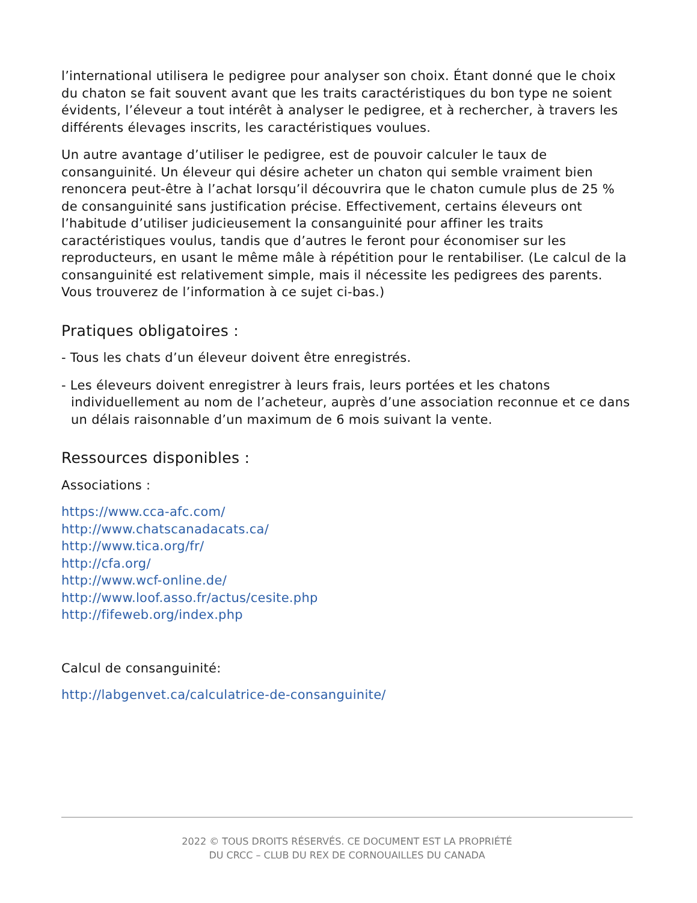l’international utilisera le pedigree pour analyser son choix. Étant donné que le choix du chaton se fait souvent avant que les traits caractéristiques du bon type ne soient évidents, l’éleveur a tout intérêt à analyser le pedigree, et à rechercher, à travers les différents élevages inscrits, les caractéristiques voulues.
Un autre avantage d’utiliser le pedigree, est de pouvoir calculer le taux de consanguinité. Un éleveur qui désire acheter un chaton qui semble vraiment bien renoncera peut-être à l’achat lorsqu’il découvrira que le chaton cumule plus de 25 % de consanguinité sans justification précise. Effectivement, certains éleveurs ont l’habitude d’utiliser judicieusement la consanguinité pour affiner les traits caractéristiques voulus, tandis que d’autres le feront pour économiser sur les reproducteurs, en usant le même mâle à répétition pour le rentabiliser. (Le calcul de la consanguinité est relativement simple, mais il nécessite les pedigrees des parents. Vous trouverez de l’information à ce sujet ci-bas.)
Pratiques obligatoires :
- Tous les chats d’un éleveur doivent être enregistrés.
- Les éleveurs doivent enregistrer à leurs frais, leurs portées et les chatons individuellement au nom de l’acheteur, auprès d’une association reconnue et ce dans un délais raisonnable d’un maximum de 6 mois suivant la vente.
Ressources disponibles :
Associations :
https://www.cca-afc.com/
http://www.chatscanadacats.ca/
http://www.tica.org/fr/
http://cfa.org/
http://www.wcf-online.de/
http://www.loof.asso.fr/actus/cesite.php
http://fifeweb.org/index.php
Calcul de consanguinité:
http://labgenvet.ca/calculatrice-de-consanguinite/
2022 © TOUS DROITS RÉSERVÉS. CE DOCUMENT EST LA PROPRIÉTÉ
DU CRCC – CLUB DU REX DE CORNOUAILLES DU CANADA